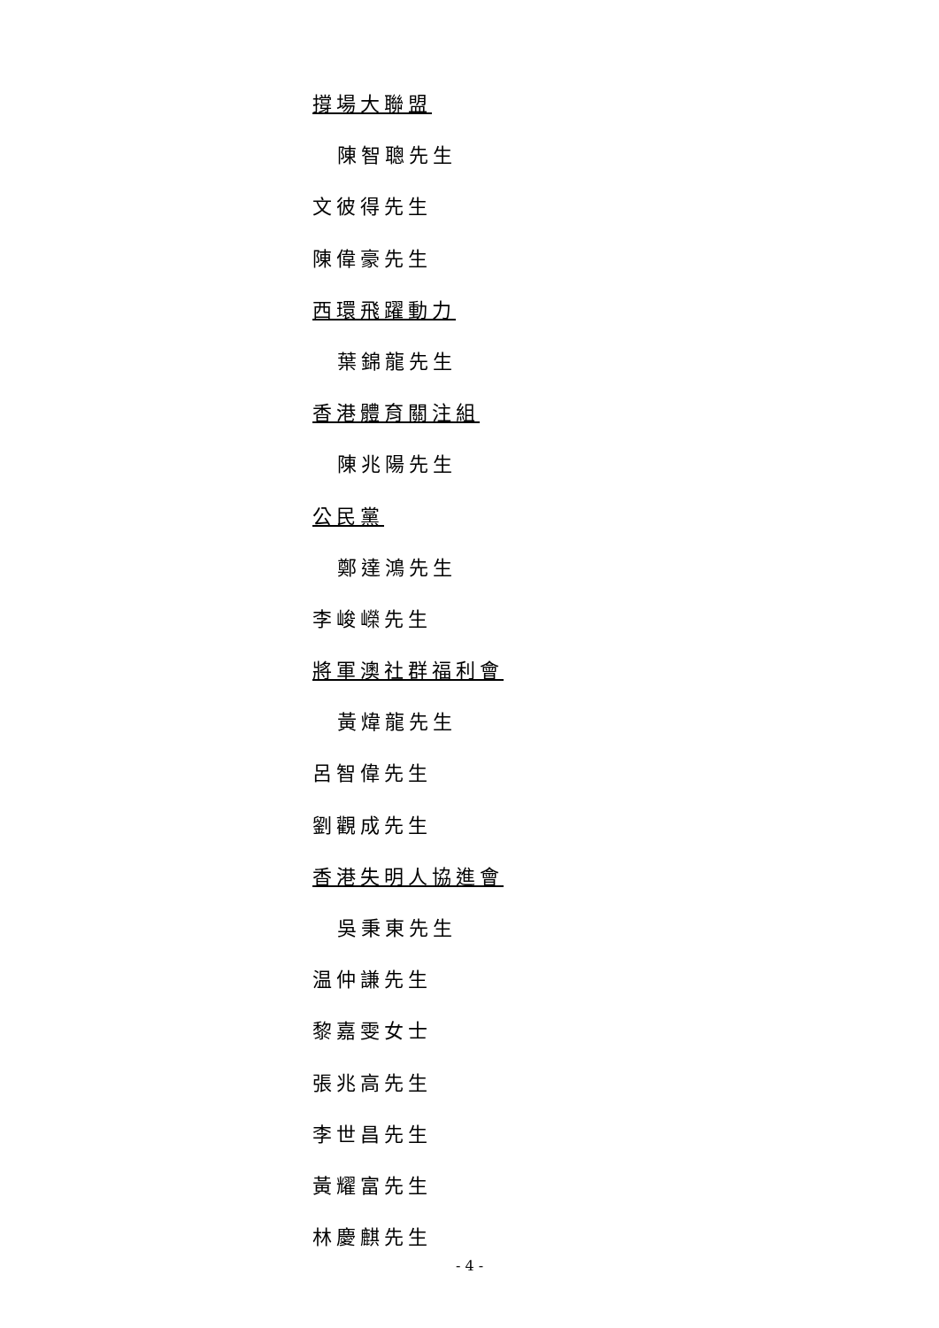撐場大聯盟
陳智聰先生
文彼得先生
陳偉豪先生
西環飛躍動力
葉錦龍先生
香港體育關注組
陳兆陽先生
公民黨
鄭達鴻先生
李峻嶸先生
將軍澳社群福利會
黃煒龍先生
呂智偉先生
劉觀成先生
香港失明人協進會
吳秉東先生
温仲謙先生
黎嘉雯女士
張兆高先生
李世昌先生
黃耀富先生
林慶麒先生
- 4 -